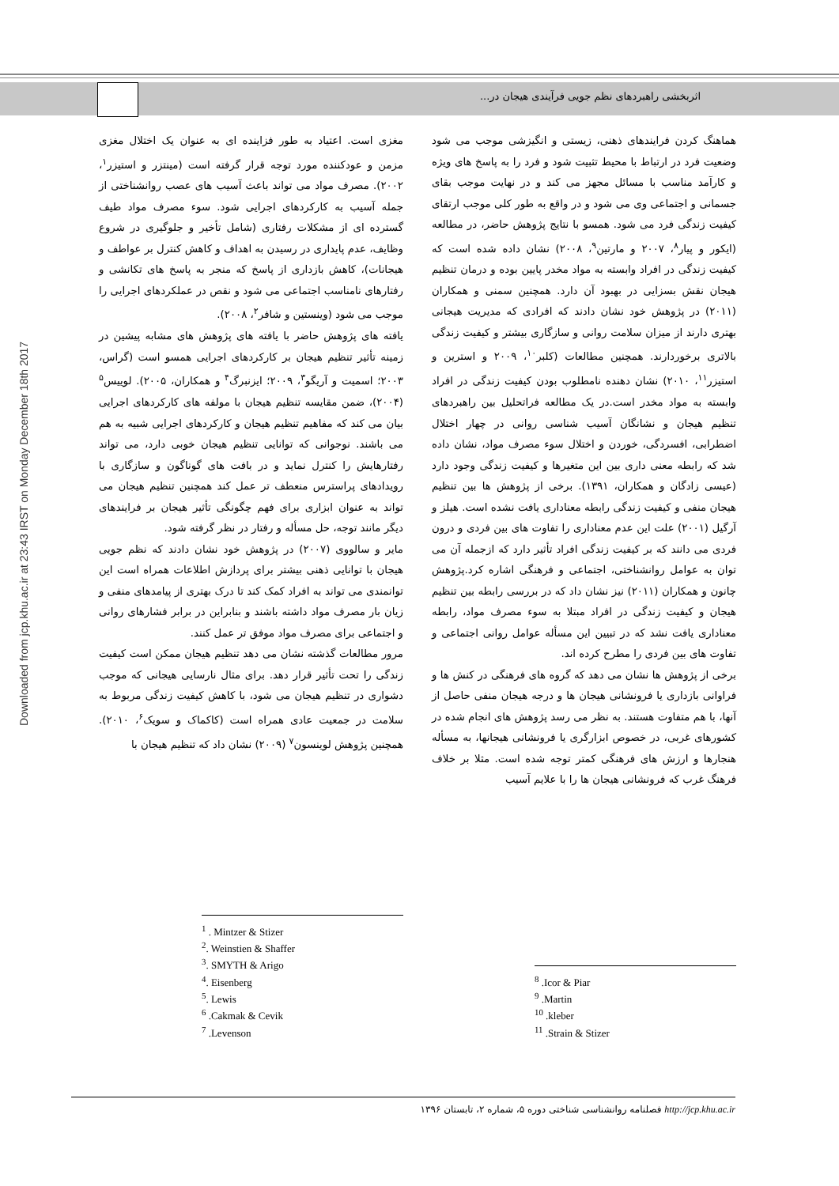اثربخشی راهبردهای نظم جویی فرآیندی هیجان در...
Downloaded from jcp.khu.ac.ir at 23:43 IRST on Monday December 18th 2017
مغزی است. اعتیاد به طور فزاینده ای به عنوان یک اختلال مغزی مزمن و عودکننده مورد توجه قرار گرفته است (مینتزر و استیزر<sup>۱</sup>، ۲۰۰۲). مصرف مواد می تواند باعث آسیب های عصب روانشناختی از جمله آسیب به کارکردهای اجرایی شود. سوء مصرف مواد طیف گسترده ای از مشکلات رفتاری (شامل تأخیر و جلوگیری در شروع وظایف، عدم پایداری در رسیدن به اهداف و کاهش کنترل بر عواطف و هیجانات)، کاهش بازداری از پاسخ که منجر به پاسخ های تکانشی و رفتارهای نامناسب اجتماعی می شود و نقص در عملکردهای اجرایی را موجب می شود (وینستین و شافر<sup>۲</sup>، ۲۰۰۸).
یافته های پژوهش حاضر با یافته های پژوهش های مشابه پیشین در زمینه تأثیر تنظیم هیجان بر کارکردهای اجرایی همسو است (گراس، ۲۰۰۳؛ اسمیت و آریگو<sup>۳</sup>، ۲۰۰۹؛ ایزنبرگ<sup>۴</sup> و همکاران، ۲۰۰۵). لوییس<sup>۵</sup> (۲۰۰۴)، ضمن مقایسه تنظیم هیجان با مولفه های کارکردهای اجرایی بیان می کند که مفاهیم تنظیم هیجان و کارکردهای اجرایی شبیه به هم می باشند. نوجوانی که توانایی تنظیم هیجان خوبی دارد، می تواند رفتارهایش را کنترل نماید و در بافت های گوناگون و سازگاری با رویدادهای پراسترس منعطف تر عمل کند همچنین تنظیم هیجان می تواند به عنوان ابزاری برای فهم چگونگی تأثیر هیجان بر فرایندهای دیگر مانند توجه، حل مسأله و رفتار در نظر گرفته شود.
مایر و سالووی (۲۰۰۷) در پژوهش خود نشان دادند که نظم جویی هیجان با توانایی ذهنی بیشتر برای پردازش اطلاعات همراه است این توانمندی می تواند به افراد کمک کند تا درک بهتری از پیامدهای منفی و زیان بار مصرف مواد داشته باشند و بنابراین در برابر فشارهای روانی و اجتماعی برای مصرف مواد موفق تر عمل کنند.
مرور مطالعات گذشته نشان می دهد تنظیم هیجان ممکن است کیفیت زندگی را تحت تأثیر قرار دهد. برای مثال نارسایی هیجانی که موجب دشواری در تنظیم هیجان می شود، با کاهش کیفیت زندگی مربوط به سلامت در جمعیت عادی همراه است (کاکماک و سویک<sup>۶</sup>، ۲۰۱۰). همچنین پژوهش لوینسون<sup>۷</sup> (۲۰۰۹) نشان داد که تنظیم هیجان با
<sup>1</sup> . Mintzer & Stizer
<sup>2</sup>. Weinstien & Shaffer
<sup>3</sup>. SMYTH & Arigo
<sup>4</sup>. Eisenberg
<sup>5</sup>. Lewis
<sup>6</sup> .Cakmak & Cevik
<sup>7</sup> .Levenson
هماهنگ کردن فرایندهای ذهنی، زیستی و انگیزشی موجب می شود وضعیت فرد در ارتباط با محیط تثبیت شود و فرد را به پاسخ های ویژه و کارآمد مناسب با مسائل مجهز می کند و در نهایت موجب بقای جسمانی و اجتماعی وی می شود و در واقع به طور کلی موجب ارتقای کیفیت زندگی فرد می شود. همسو با نتایج پژوهش حاضر، در مطالعه (ایکور و پیار<sup>۸</sup>، ۲۰۰۷ و مارتین<sup>۹</sup>، ۲۰۰۸) نشان داده شده است که کیفیت زندگی در افراد وابسته به مواد مخدر پایین بوده و درمان تنظیم هیجان نقش بسزایی در بهبود آن دارد. همچنین سمنی و همکاران (۲۰۱۱) در پژوهش خود نشان دادند که افرادی که مدیریت هیجانی بهتری دارند از میزان سلامت روانی و سازگاری بیشتر و کیفیت زندگی بالاتری برخوردارند. همچنین مطالعات (کلبر<sup>۱۰</sup>، ۲۰۰۹ و استرین و استیزر<sup>۱۱</sup>، ۲۰۱۰) نشان دهنده نامطلوب بودن کیفیت زندگی در افراد وابسته به مواد مخدر است.در یک مطالعه فراتحلیل بین راهبردهای تنظیم هیجان و نشانگان آسیب شناسی روانی در چهار اختلال اضطرابی، افسردگی، خوردن و اختلال سوء مصرف مواد، نشان داده شد که رابطه معنی داری بین این متغیرها و کیفیت زندگی وجود دارد (عیسی زادگان و همکاران، ۱۳۹۱). برخی از پژوهش ها بین تنظیم هیجان منفی و کیفیت زندگی رابطه معناداری یافت نشده است. هیلز و آرگیل (۲۰۰۱) علت این عدم معناداری را تفاوت های بین فردی و درون فردی می دانند که بر کیفیت زندگی افراد تأثیر دارد که ازجمله آن می توان به عوامل روانشناختی، اجتماعی و فرهنگی اشاره کرد.پژوهش چانون و همکاران (۲۰۱۱) نیز نشان داد که در بررسی رابطه بین تنظیم هیجان و کیفیت زندگی در افراد مبتلا به سوء مصرف مواد، رابطه معناداری یافت نشد که در تبیین این مسأله عوامل روانی اجتماعی و تفاوت های بین فردی را مطرح کرده اند.
برخی از پژوهش ها نشان می دهد که گروه های فرهنگی در کنش ها و فراوانی بازداری یا فرونشانی هیجان ها و درجه هیجان منفی حاصل از آنها، با هم متفاوت هستند. به نظر می رسد پژوهش های انجام شده در کشورهای غربی، در خصوص ابزارگری یا فرونشانی هیجانها، به مسأله هنجارها و ارزش های فرهنگی کمتر توجه شده است. مثلا بر خلاف فرهنگ غرب که فرونشانی هیجان ها را با علایم آسیب
<sup>8</sup> .Icor & Piar
<sup>9</sup> .Martin
<sup>10</sup> .kleber
<sup>11</sup> .Strain & Stizer
http://jcp.khu.ac.ir فصلنامه روانشناسی شناختی دوره ۵، شماره ۲، تابستان ۱۳۹۶